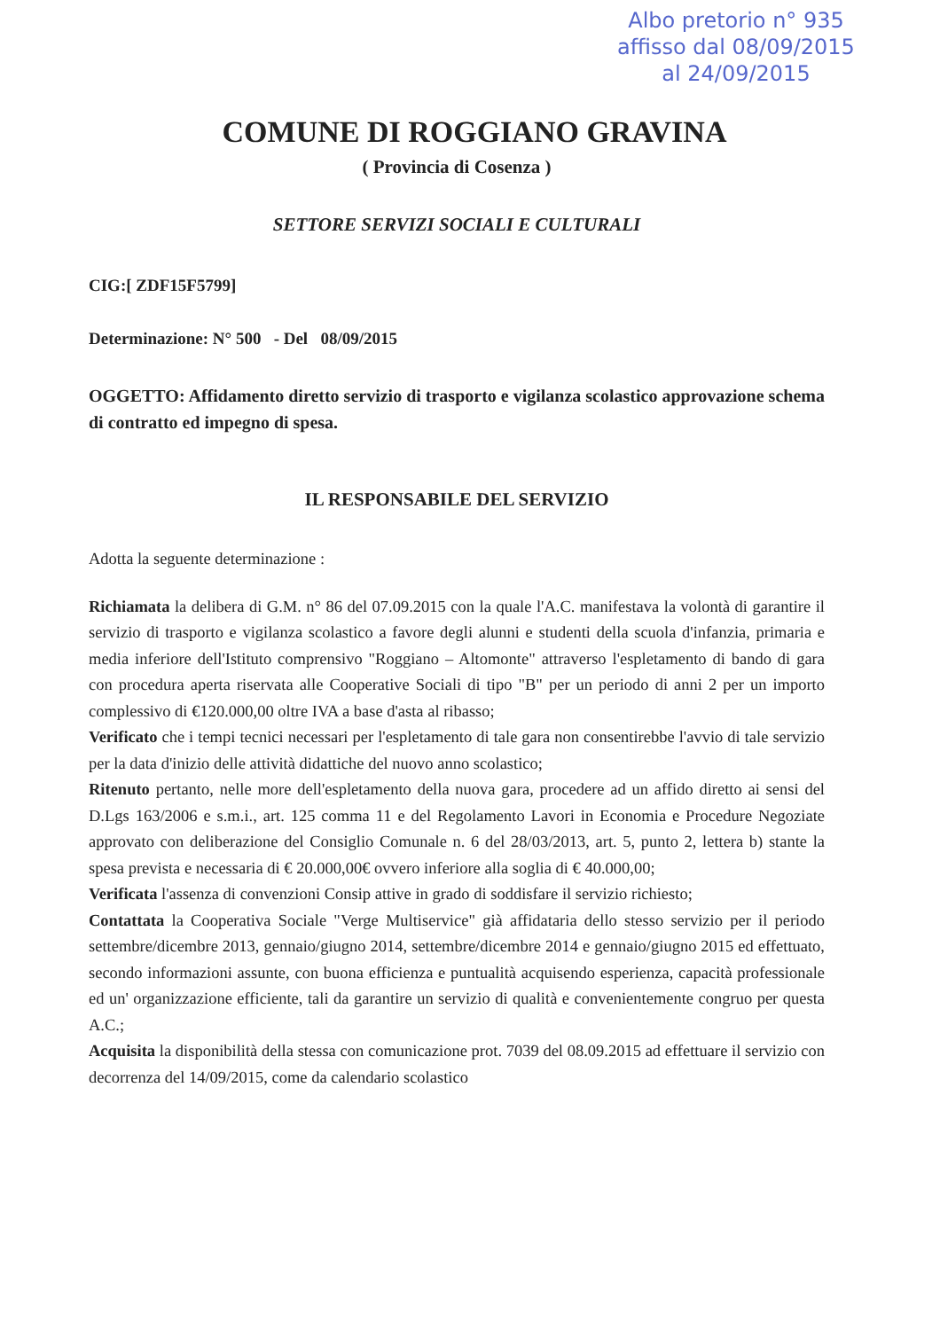Albo pretorio n° 935
affisso dal 08/09/2015
al 24/09/2015
COMUNE DI ROGGIANO GRAVINA
( Provincia di Cosenza )
SETTORE SERVIZI SOCIALI E CULTURALI
CIG:[ ZDF15F5799]
Determinazione: N° 500 - Del 08/09/2015
OGGETTO: Affidamento diretto servizio di trasporto e vigilanza scolastico approvazione schema di contratto ed impegno di spesa.
IL RESPONSABILE DEL SERVIZIO
Adotta la seguente determinazione :
Richiamata la delibera di G.M. n° 86 del 07.09.2015 con la quale l'A.C. manifestava la volontà di garantire il servizio di trasporto e vigilanza scolastico a favore degli alunni e studenti della scuola d'infanzia, primaria e media inferiore dell'Istituto comprensivo "Roggiano – Altomonte" attraverso l'espletamento di bando di gara con procedura aperta riservata alle Cooperative Sociali di tipo "B" per un periodo di anni 2 per un importo complessivo di €120.000,00 oltre IVA a base d'asta al ribasso;
Verificato che i tempi tecnici necessari per l'espletamento di tale gara non consentirebbe l'avvio di tale servizio per la data d'inizio delle attività didattiche del nuovo anno scolastico;
Ritenuto pertanto, nelle more dell'espletamento della nuova gara, procedere ad un affido diretto ai sensi del D.Lgs 163/2006 e s.m.i., art. 125 comma 11 e del Regolamento Lavori in Economia e Procedure Negoziate approvato con deliberazione del Consiglio Comunale n. 6 del 28/03/2013, art. 5, punto 2, lettera b) stante la spesa prevista e necessaria di € 20.000,00€ ovvero inferiore alla soglia di € 40.000,00;
Verificata l'assenza di convenzioni Consip attive in grado di soddisfare il servizio richiesto;
Contattata la Cooperativa Sociale "Verge Multiservice" già affidataria dello stesso servizio per il periodo settembre/dicembre 2013, gennaio/giugno 2014, settembre/dicembre 2014 e gennaio/giugno 2015 ed effettuato, secondo informazioni assunte, con buona efficienza e puntualità acquisendo esperienza, capacità professionale ed un' organizzazione efficiente, tali da garantire un servizio di qualità e convenientemente congruo per questa A.C.;
Acquisita la disponibilità della stessa con comunicazione prot. 7039 del 08.09.2015 ad effettuare il servizio con decorrenza del 14/09/2015, come da calendario scolastico